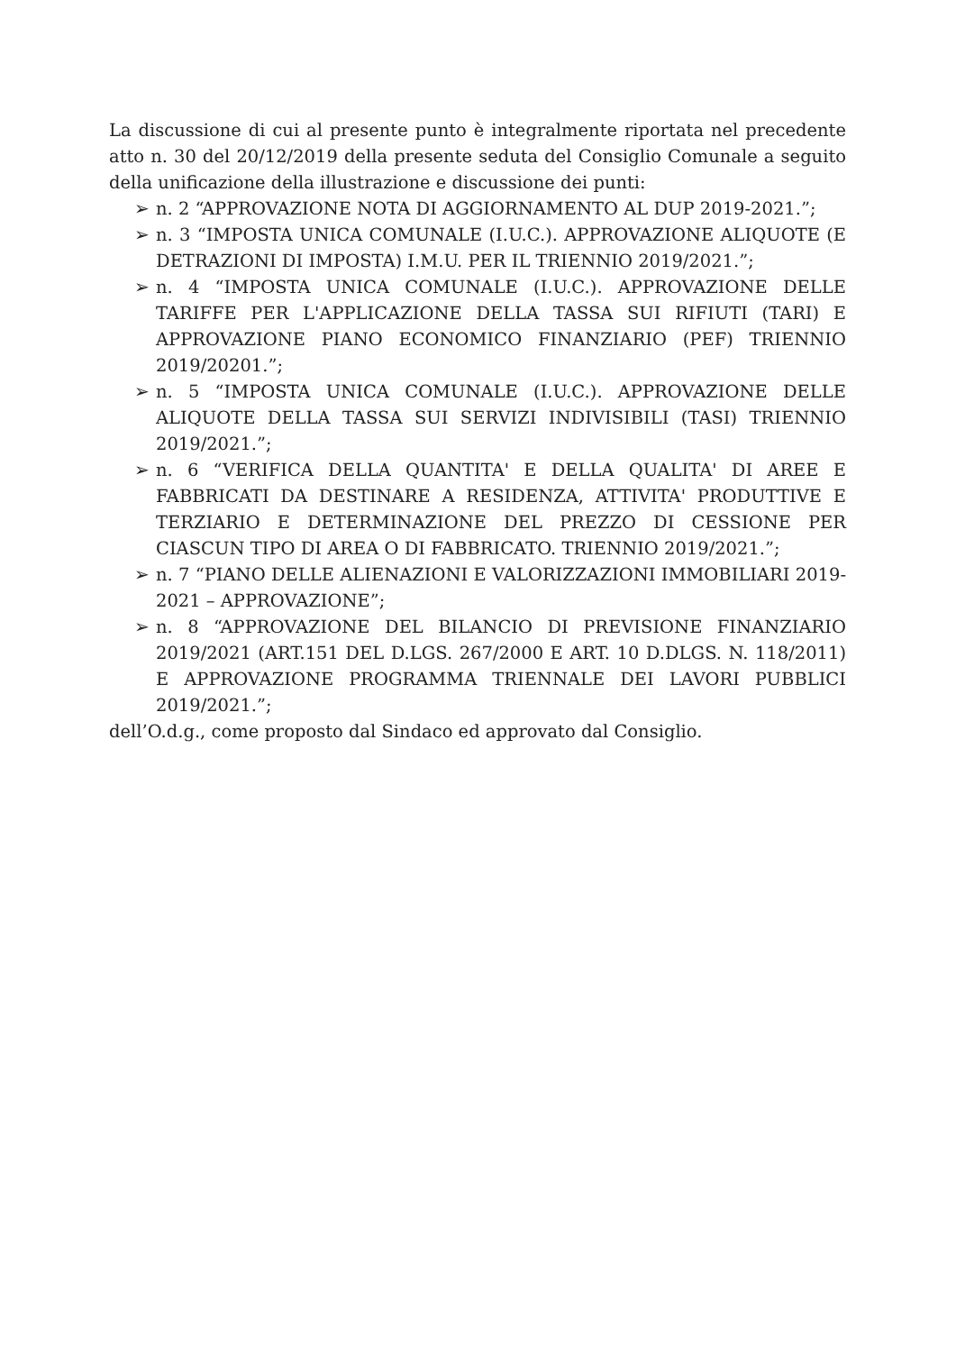La discussione di cui al presente punto è integralmente riportata nel precedente atto n. 30 del 20/12/2019 della presente seduta del Consiglio Comunale a seguito della unificazione della illustrazione e discussione dei punti:
➢ n. 2 “APPROVAZIONE NOTA DI AGGIORNAMENTO AL DUP 2019-2021.”;
➢ n. 3 “IMPOSTA UNICA COMUNALE (I.U.C.). APPROVAZIONE ALIQUOTE (E DETRAZIONI DI IMPOSTA) I.M.U. PER IL TRIENNIO 2019/2021.”;
➢ n. 4 “IMPOSTA UNICA COMUNALE (I.U.C.). APPROVAZIONE DELLE TARIFFE PER L'APPLICAZIONE DELLA TASSA SUI RIFIUTI (TARI) E APPROVAZIONE PIANO ECONOMICO FINANZIARIO (PEF) TRIENNIO 2019/20201.”;
➢ n. 5 “IMPOSTA UNICA COMUNALE (I.U.C.). APPROVAZIONE DELLE ALIQUOTE DELLA TASSA SUI SERVIZI INDIVISIBILI (TASI) TRIENNIO 2019/2021.”;
➢ n. 6 “VERIFICA DELLA QUANTITA' E DELLA QUALITA' DI AREE E FABBRICATI DA DESTINARE A RESIDENZA, ATTIVITA' PRODUTTIVE E TERZIARIO E DETERMINAZIONE DEL PREZZO DI CESSIONE PER CIASCUN TIPO DI AREA O DI FABBRICATO. TRIENNIO 2019/2021.”;
➢ n. 7 “PIANO DELLE ALIENAZIONI E VALORIZZAZIONI IMMOBILIARI 2019-2021 – APPROVAZIONE”;
➢ n. 8 “APPROVAZIONE DEL BILANCIO DI PREVISIONE FINANZIARIO 2019/2021 (ART.151 DEL D.LGS. 267/2000 E ART. 10 D.DLGS. N. 118/2011) E APPROVAZIONE PROGRAMMA TRIENNALE DEI LAVORI PUBBLICI 2019/2021.”;
dell’O.d.g., come proposto dal Sindaco ed approvato dal Consiglio.